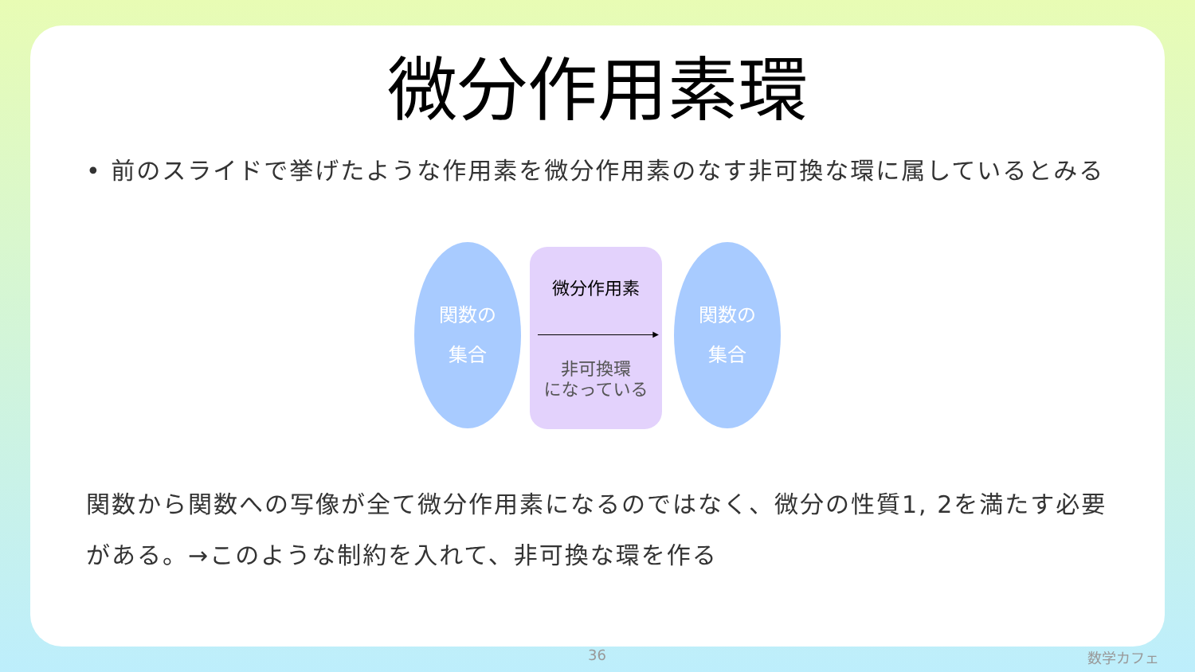微分作用素環
• 前のスライドで挙げたような作用素を微分作用素のなす非可換な環に属しているとみる
関数の
集合
微分作用素
▶
非可換環
になっている
関数の
集合
関数から関数への写像が全て微分作用素になるのではなく、微分の性質1, 2を満たす必要がある。→このような制約を入れて、非可換な環を作る
36 数学カフェ